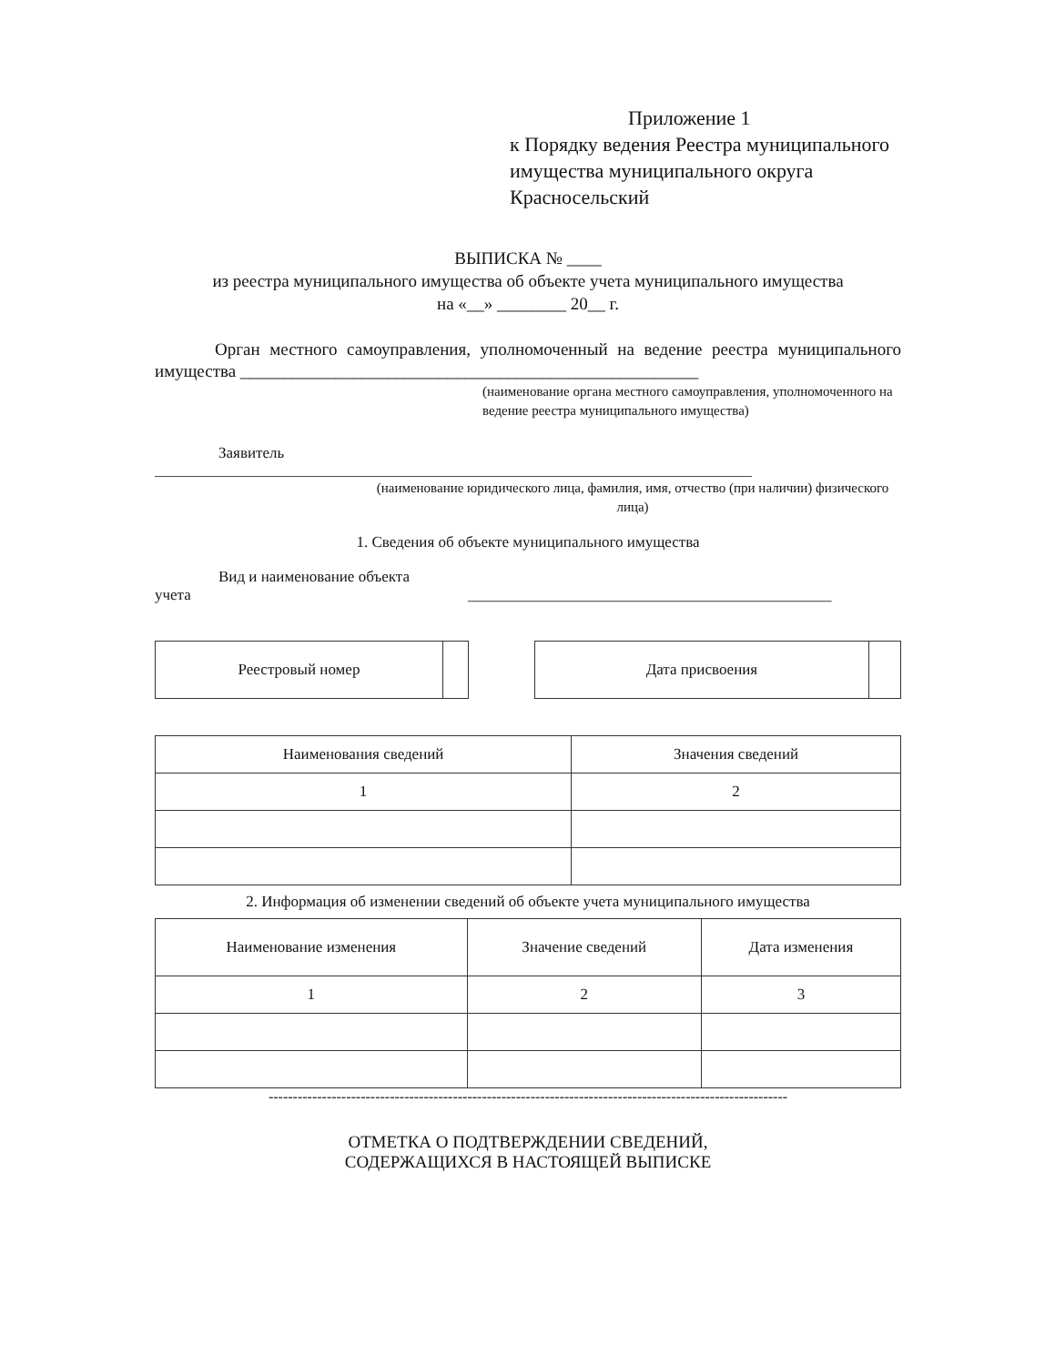Приложение 1
к Порядку ведения Реестра муниципального имущества муниципального округа Красносельский
ВЫПИСКА № ____
из реестра муниципального имущества об объекте учета муниципального имущества
на «__» ________ 20__ г.
Орган местного самоуправления, уполномоченный на ведение реестра муниципального имущества _____________________________________________________
(наименование органа местного самоуправления, уполномоченного на ведение реестра муниципального имущества)
Заявитель
__________________________________________________________________________________
(наименование юридического лица, фамилия, имя, отчество (при наличии) физического лица)
1. Сведения об объекте муниципального имущества
Вид и наименование объекта
учета _______________________________________________
| Реестровый номер | |
| Дата присвоения | |
| Наименования сведений | Значения сведений |
| --- | --- |
| 1 | 2 |
2. Информация об изменении сведений об объекте учета муниципального имущества
| Наименование изменения | Значение сведений | Дата изменения |
| --- | --- | --- |
| 1 | 2 | 3 |
-----------------------------------------------------------------------------------------------------------
ОТМЕТКА О ПОДТВЕРЖДЕНИИ СВЕДЕНИЙ,
СОДЕРЖАЩИХСЯ В НАСТОЯЩЕЙ ВЫПИСКЕ